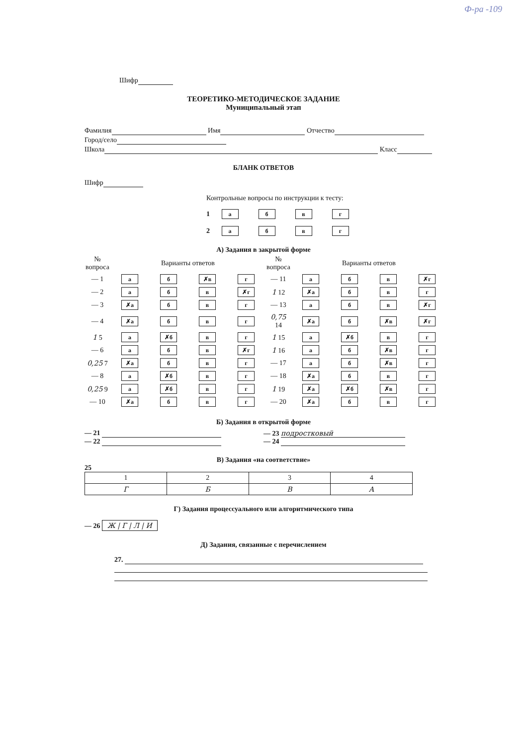Ф-ра -109
Шифр
ТЕОРЕТИКО-МЕТОДИЧЕСКОЕ ЗАДАНИЕ
Муниципальный этап
Фамилия Имя Отчество
Город/село
Школа Класс
БЛАНК ОТВЕТОВ
Шифр
Контрольные вопросы по инструкции к тесту:
1 абвг
2 абвг
А) Задания в закрытой форме
| № вопроса | Варианты ответов | | | | № вопроса | Варианты ответов | | | |
| — 1 | а | б | ✗в | г | — 11 | а | б | в | ✗г |
| — 2 | а | б | в | ✗г | 1 12 | ✗а | б | в | г |
| — 3 | ✗а | б | в | г | — 13 | а | б | в | ✗г |
| — 4 | ✗а | б | в | г | 0,75 14 | ✗а | б | ✗в | ✗г |
| 1 5 | а | ✗б | в | г | 1 15 | а | ✗б | в | г |
| — 6 | а | б | в | ✗г | 1 16 | а | б | ✗в | г |
| 0,25 7 | ✗а | б | в | г | — 17 | а | б | ✗в | г |
| — 8 | а | ✗б | в | г | — 18 | ✗а | б | в | г |
| 0,25 9 | а | ✗б | в | г | 1 19 | ✗а | ✗б | ✗в | г |
| — 10 | ✗а | б | в | г | — 20 | ✗а | б | в | г |
Б) Задания в открытой форме
— 21
— 22
— 23 подростковый
— 24
В) Задания «на соответствие»
25
| 1 | 2 | 3 | 4 |
| Г | Б | В | А |
Г) Задания процессуального или алгоритмического типа
— 26 Ж | Г | Л | И
Д) Задания, связанные с перечислением
27.